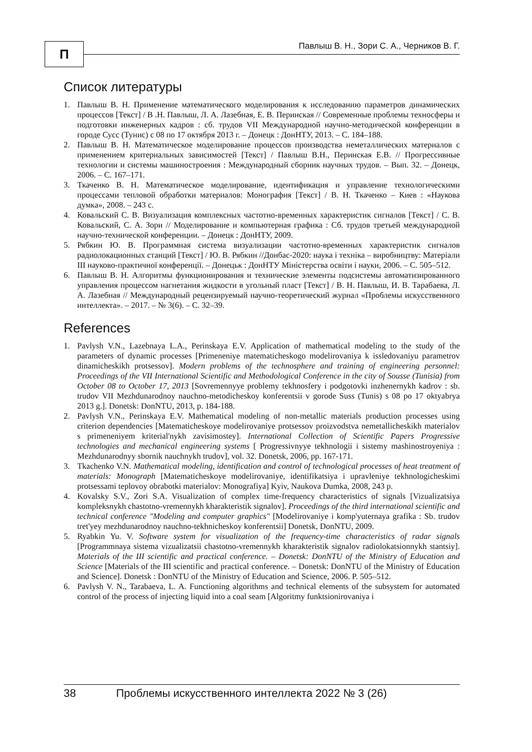П
Павлыш В. Н., Зори С. А., Черников В. Г.
Список литературы
1. Павлыш В. Н. Применение математического моделирования к исследованию параметров динамических процессов [Текст] / В .Н. Павлыш, Л. А. Лазебная, Е. В. Перинская // Современные проблемы техносферы и подготовки инженерных кадров : сб. трудов VII Международной научно-методической конференции в городе Сусс (Тунис) с 08 по 17 октября 2013 г. – Донецк : ДонНТУ, 2013. – С. 184–188.
2. Павлыш В. Н. Математическое моделирование процессов производства неметаллических материалов с применением критериальных зависимостей [Текст] / Павлыш В.Н., Перинская Е.В. // Прогрессивные технологии и системы машиностроения : Международный сборник научных трудов. – Вып. 32. – Донецк, 2006. – С. 167–171.
3. Ткаченко В. Н. Математическое моделирование, идентификация и управление технологическими процессами тепловой обработки материалов: Монография [Текст] / В. Н. Ткаченко – Киев : «Наукова думка», 2008. – 243 с.
4. Ковальский С. В. Визуализация комплексных частотно-временных характеристик сигналов [Текст] / С. В. Ковальский, С. А. Зори // Моделирование и компьютерная графика : Сб. трудов третьей международной научно-технической конференции. – Донецк : ДонНТУ, 2009.
5. Рябкин Ю. В. Программная система визуализации частотно-временных характеристик сигналов радиолокационных станций [Текст] / Ю. В. Рябкин //Донбас-2020: наука і техніка – виробництву: Матеріали III науково-практичної конференції. – Донецьк : ДонНТУ Міністерства освіти і науки, 2006. – С. 505–512.
6. Павлыш В. Н. Алгоритмы функционирования и технические элементы подсистемы автоматизированного управления процессом нагнетания жидкости в угольный пласт [Текст] / В. Н. Павлыш, И. В. Тарабаева, Л. А. Лазебная // Международный рецензируемый научно-теоретический журнал «Проблемы искусственного интеллекта». – 2017. – № 3(6). – С. 32–39.
References
1. Pavlysh V.N., Lazebnaya L.A., Perinskaya E.V. Application of mathematical modeling to the study of the parameters of dynamic processes [Primeneniye matematicheskogo modelirovaniya k issledovaniyu parametrov dinamicheskikh protsessov]. Modern problems of the technosphere and training of engineering personnel: Proceedings of the VII International Scientific and Methodological Conference in the city of Sousse (Tunisia) from October 08 to October 17, 2013 [Sovremennyye problemy tekhnosfery i podgotovki inzhenernykh kadrov : sb. trudov VII Mezhdunarodnoy nauchno-metodicheskoy konferentsii v gorode Suss (Tunis) s 08 po 17 oktyabrya 2013 g.]. Donetsk: DonNTU, 2013, p. 184-188.
2. Pavlysh V.N., Perinskaya E.V. Mathematical modeling of non-metallic materials production processes using criterion dependencies [Matematicheskoye modelirovaniye protsessov proizvodstva nemetallicheskikh materialov s primeneniyem kriterial'nykh zavisimostey]. International Collection of Scientific Papers Progressive technologies and mechanical engineering systems [ Progressivnyye tekhnologii i sistemy mashinostroyeniya : Mezhdunarodnyy sbornik nauchnykh trudov], vol. 32. Donetsk, 2006, pp. 167-171.
3. Tkachenko V.N. Mathematical modeling, identification and control of technological processes of heat treatment of materials: Monograph [Matematicheskoye modelirovaniye, identifikatsiya i upravleniye tekhnologicheskimi protsessami teplovoy obrabotki materialov: Monografiya] Kyiv, Naukova Dumka, 2008, 243 p.
4. Kovalsky S.V., Zori S.A. Visualization of complex time-frequency characteristics of signals [Vizualizatsiya kompleksnykh chastotno-vremennykh kharakteristik signalov]. Proceedings of the third international scientific and technical conference "Modeling and computer graphics" [Modelirovaniye i komp'yuternaya grafika : Sb. trudov tret'yey mezhdunarodnoy nauchno-tekhnicheskoy konferentsii] Donetsk, DonNTU, 2009.
5. Ryabkin Yu. V. Software system for visualization of the frequency-time characteristics of radar signals [Programmnaya sistema vizualizatsii chastotno-vremennykh kharakteristik signalov radiolokatsionnykh stantsiy]. Materials of the III scientific and practical conference. – Donetsk: DonNTU of the Ministry of Education and Science [Materials of the III scientific and practical conference. – Donetsk: DonNTU of the Ministry of Education and Science]. Donetsk : DonNTU of the Ministry of Education and Science, 2006. P. 505–512.
6. Pavlysh V. N., Tarabaeva, L. A. Functioning algorithms and technical elements of the subsystem for automated control of the process of injecting liquid into a coal seam [Algoritmy funktsionirovaniya i
38 Проблемы искусственного интеллекта 2022 № 3 (26)